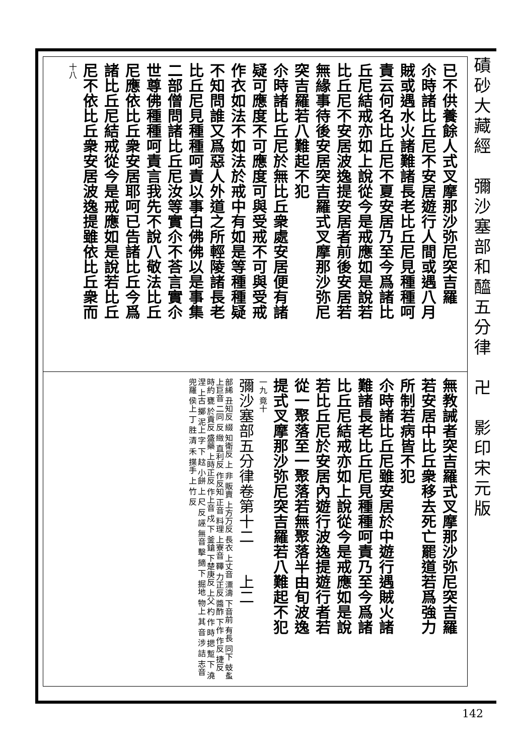已不供養餘人式叉摩那沙弥尼突吉羅
尒時諸比丘尼不安居遊行人間或遇八月
賊或遇水火諸難諸長老比丘尼見種種呵
責云何名比丘尼不夏安居乃至今爲諸比
丘尼結戒亦如上說從今是戒應如是說若
比丘尼不安居波逸提安居者前後安居若
無緣事待後安居突吉羅式叉摩那沙弥尼
突吉羅若八難起不犯
尒時諸比丘尼於無比丘衆處安居便有諸
疑可應度不可應度可與受戒不可與受戒
作衣如法不如法於戒中有如是等種種疑
不知問誰又爲惡人外道之所輕陵諸長老
比丘尼見種種呵責以事白佛佛以是事集
二部僧問諸比丘尼汝等實尒不荅言實尒
世尊佛種種呵責言我先不說八敬法比丘
尼應依比丘衆安居耶呵已告諸比丘今爲
諸比丘尼結戒從今是戒應如是說若比丘
尼不依比丘衆安居波逸提雖依比丘衆而
十八
無教誡者突吉羅式叉摩那沙弥尼突吉羅
若安居中比丘衆移去死亡罷道若爲強力
所制若病皆不犯
尒時諸比丘尼雖安居於中遊行遇賊火諸
難諸長老比丘尼見種種呵責乃至今爲諸
比丘尼結戒亦如上說從今是戒應如是說
若比丘尼於安居內遊行波逸提遊行者若
從一聚落至一聚落若無聚落半由旬波逸
提式叉摩那沙弥尼突吉羅若八難起不犯
一九 竟十
彌沙塞部五分律卷第十二　　上二
部絺 丑知反 綴 知衛反 上 非 販賣 上方万反 長衣 上丈音 漂濤 下音前 有長 同下 蚑蚃 上巨音 二同 反 緻 直利反 作反知 正音 料理 上寮音 鞸 力正反 醬酢 下作 作反 捷反 時約 甕 於貢反 盛藥 上時正反 作上音 戍 下 釜鎗 下楚庚反 上父 杓 作 時 揌 蹔 下 澆涅 上古 擲 泥上 字 下 趑 小餅 上 尺 反 誣 無音 擊 擿 下 掘地 物上 其 音 涉 詰 志音 兜羅 侯上 丁 胜 清 禾 揲手 上 竹 反
磧砂大藏經　彌沙塞部和醯五分律　卍　影印宋元版
142